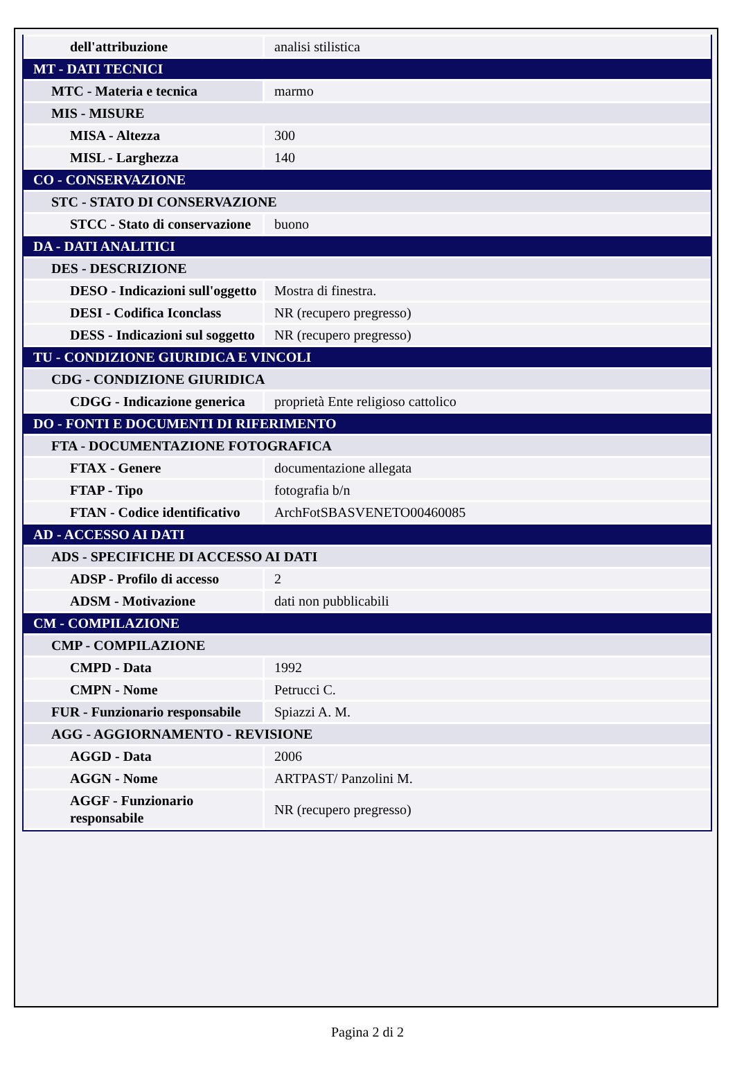| dell'attribuzione | analisi stilistica |
| MT - DATI TECNICI | |
| MTC - Materia e tecnica | marmo |
| MIS - MISURE | |
| MISA - Altezza | 300 |
| MISL - Larghezza | 140 |
| CO - CONSERVAZIONE | |
| STC - STATO DI CONSERVAZIONE | |
| STCC - Stato di conservazione | buono |
| DA - DATI ANALITICI | |
| DES - DESCRIZIONE | |
| DESO - Indicazioni sull'oggetto | Mostra di finestra. |
| DESI - Codifica Iconclass | NR (recupero pregresso) |
| DESS - Indicazioni sul soggetto | NR (recupero pregresso) |
| TU - CONDIZIONE GIURIDICA E VINCOLI | |
| CDG - CONDIZIONE GIURIDICA | |
| CDGG - Indicazione generica | proprietà Ente religioso cattolico |
| DO - FONTI E DOCUMENTI DI RIFERIMENTO | |
| FTA - DOCUMENTAZIONE FOTOGRAFICA | |
| FTAX - Genere | documentazione allegata |
| FTAP - Tipo | fotografia b/n |
| FTAN - Codice identificativo | ArchFotSBASVENETO00460085 |
| AD - ACCESSO AI DATI | |
| ADS - SPECIFICHE DI ACCESSO AI DATI | |
| ADSP - Profilo di accesso | 2 |
| ADSM - Motivazione | dati non pubblicabili |
| CM - COMPILAZIONE | |
| CMP - COMPILAZIONE | |
| CMPD - Data | 1992 |
| CMPN - Nome | Petrucci C. |
| FUR - Funzionario responsabile | Spiazzi A. M. |
| AGG - AGGIORNAMENTO - REVISIONE | |
| AGGD - Data | 2006 |
| AGGN - Nome | ARTPAST/ Panzolini M. |
| AGGF - Funzionario responsabile | NR (recupero pregresso) |
Pagina 2 di 2